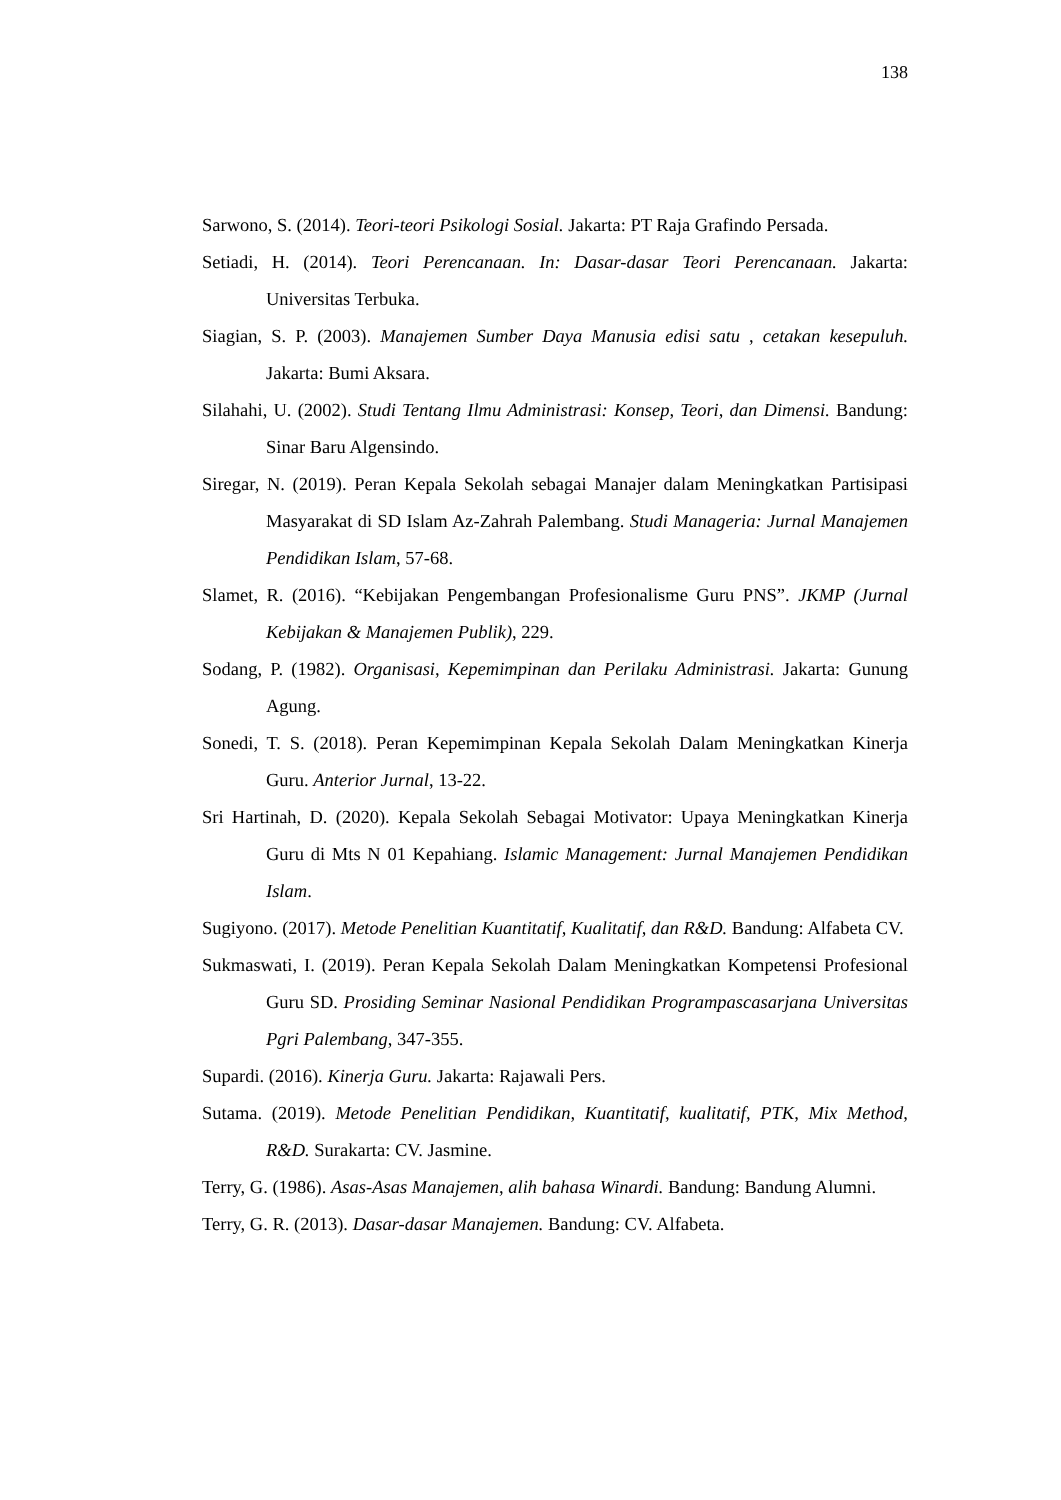138
Sarwono, S. (2014). Teori-teori Psikologi Sosial. Jakarta: PT Raja Grafindo Persada.
Setiadi, H. (2014). Teori Perencanaan. In: Dasar-dasar Teori Perencanaan. Jakarta: Universitas Terbuka.
Siagian, S. P. (2003). Manajemen Sumber Daya Manusia edisi satu , cetakan kesepuluh. Jakarta: Bumi Aksara.
Silahahi, U. (2002). Studi Tentang Ilmu Administrasi: Konsep, Teori, dan Dimensi. Bandung: Sinar Baru Algensindo.
Siregar, N. (2019). Peran Kepala Sekolah sebagai Manajer dalam Meningkatkan Partisipasi Masyarakat di SD Islam Az-Zahrah Palembang. Studi Manageria: Jurnal Manajemen Pendidikan Islam, 57-68.
Slamet, R. (2016). “Kebijakan Pengembangan Profesionalisme Guru PNS”. JKMP (Jurnal Kebijakan & Manajemen Publik), 229.
Sodang, P. (1982). Organisasi, Kepemimpinan dan Perilaku Administrasi. Jakarta: Gunung Agung.
Sonedi, T. S. (2018). Peran Kepemimpinan Kepala Sekolah Dalam Meningkatkan Kinerja Guru. Anterior Jurnal, 13-22.
Sri Hartinah, D. (2020). Kepala Sekolah Sebagai Motivator: Upaya Meningkatkan Kinerja Guru di Mts N 01 Kepahiang. Islamic Management: Jurnal Manajemen Pendidikan Islam.
Sugiyono. (2017). Metode Penelitian Kuantitatif, Kualitatif, dan R&D. Bandung: Alfabeta CV.
Sukmaswati, I. (2019). Peran Kepala Sekolah Dalam Meningkatkan Kompetensi Profesional Guru SD. Prosiding Seminar Nasional Pendidikan Programpascasarjana Universitas Pgri Palembang, 347-355.
Supardi. (2016). Kinerja Guru. Jakarta: Rajawali Pers.
Sutama. (2019). Metode Penelitian Pendidikan, Kuantitatif, kualitatif, PTK, Mix Method, R&D. Surakarta: CV. Jasmine.
Terry, G. (1986). Asas-Asas Manajemen, alih bahasa Winardi. Bandung: Bandung Alumni.
Terry, G. R. (2013). Dasar-dasar Manajemen. Bandung: CV. Alfabeta.